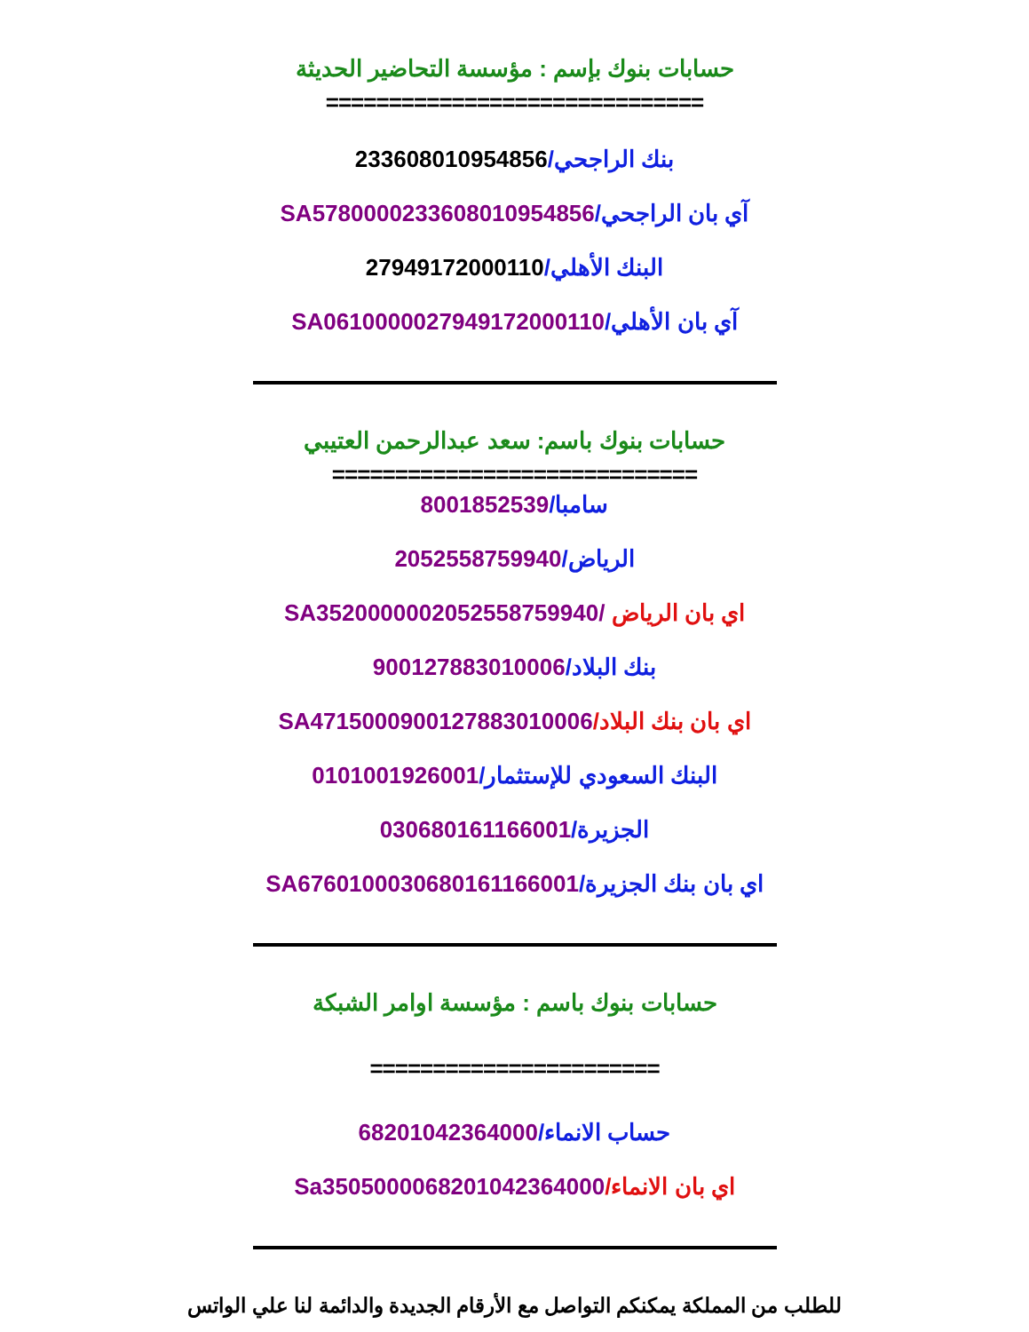حسابات بنوك بإسم : مؤسسة التحاضير الحديثة
==============================
بنك الراجحي/233608010954856
آي بان الراجحي/SA5780000233608010954856
البنك الأهلي/27949172000110
آي بان الأهلي/SA0610000027949172000110
حسابات بنوك باسم: سعد عبدالرحمن العتيبي
=============================
سامبا/8001852539
الرياض/2052558759940
اي بان الرياض /SA3520000002052558759940
بنك البلاد/900127883010006
اي بان بنك البلاد/SA4715000900127883010006
البنك السعودي للإستثمار/0101001926001
الجزيرة/030680161166001
اي بان بنك الجزيرة/SA6760100030680161166001
حسابات بنوك باسم : مؤسسة اوامر الشبكة
=======================
حساب الانماء/68201042364000
اي بان الانماء/Sa3505000068201042364000
للطلب من المملكة يمكنكم التواصل مع الأرقام الجديدة والدائمة لنا علي الواتس